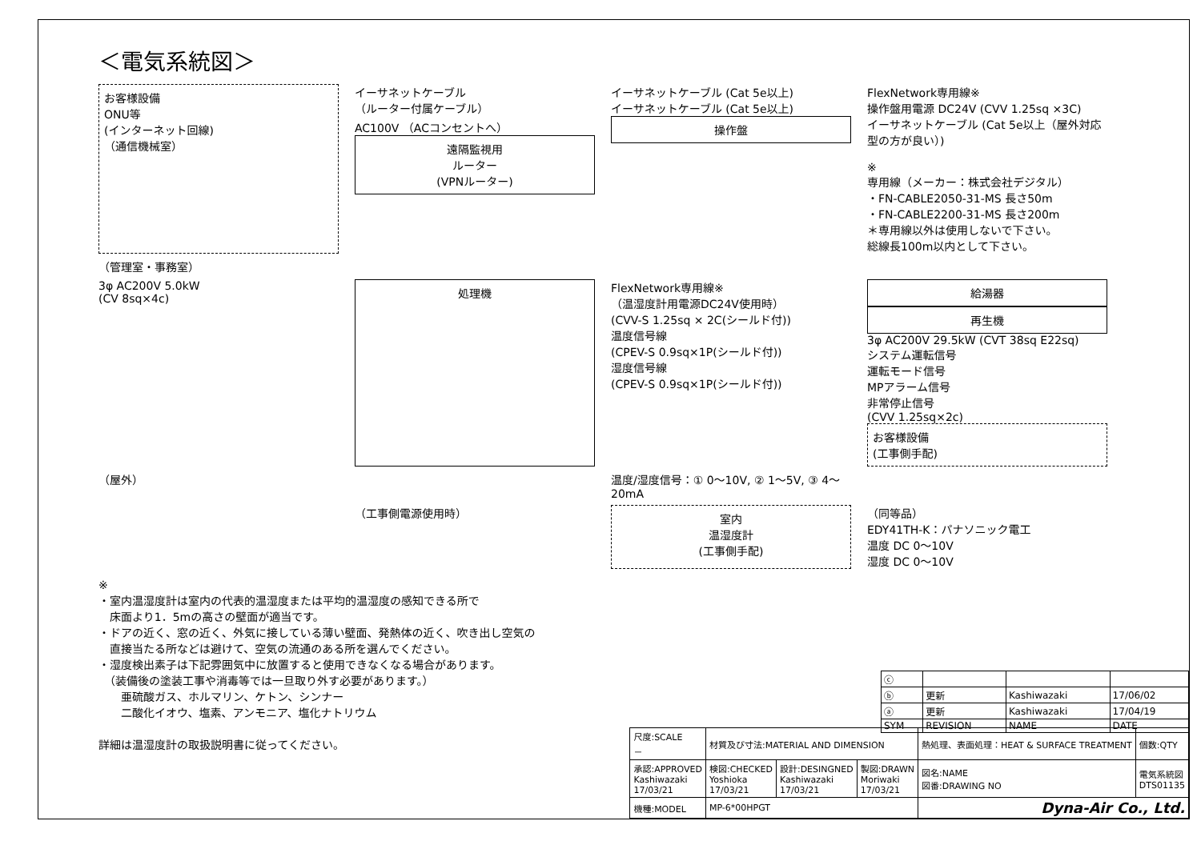＜電気系統図＞
お客様設備
ONU等
(インターネット回線)
（通信機械室）
イーサネットケーブル
（ルーター付属ケーブル）
AC100V （ACコンセントへ）
遠隔監視用
ルーター
(VPNルーター)
イーサネットケーブル (Cat 5e以上)
イーサネットケーブル (Cat 5e以上)
操作盤
FlexNetwork専用線※
操作盤用電源 DC24V (CVV 1.25sq ×3C)
イーサネットケーブル (Cat 5e以上（屋外対応型の方が良い）)
※
専用線（メーカー：株式会社デジタル）
・FN-CABLE2050-31-MS 長さ50m
・FN-CABLE2200-31-MS 長さ200m
＊専用線以外は使用しないで下さい。
総線長100m以内として下さい。
（管理室・事務室）
3φ AC200V 5.0kW
(CV 8sq×4c)
処理機
FlexNetwork専用線※
（温湿度計用電源DC24V使用時）
(CVV-S 1.25sq × 2C(シールド付))
温度信号線
(CPEV-S 0.9sq×1P(シールド付))
湿度信号線
(CPEV-S 0.9sq×1P(シールド付))
給湯器
再生機
3φ AC200V 29.5kW (CVT 38sq E22sq)
システム運転信号
運転モード信号
MPアラーム信号
非常停止信号
(CVV 1.25sq×2c)
お客様設備
(工事側手配)
（屋外）
温度/湿度信号：① 0～10V, ② 1～5V, ③ 4～20mA
（工事側電源使用時）
室内
温湿度計
(工事側手配)
（同等品）
EDY41TH-K：パナソニック電工
温度 DC 0～10V
湿度 DC 0～10V
※
・室内温湿度計は室内の代表的温湿度または平均的温湿度の感知できる所で
　床面より1．5mの高さの壁面が適当です。
・ドアの近く、窓の近く、外気に接している薄い壁面、発熱体の近く、吹き出し空気の
　直接当たる所などは避けて、空気の流通のある所を選んでください。
・湿度検出素子は下記雰囲気中に放置すると使用できなくなる場合があります。
　（装備後の塗装工事や消毒等では一旦取り外す必要があります。）
　　亜硫酸ガス、ホルマリン、ケトン、シンナー
　　二酸化イオウ、塩素、アンモニア、塩化ナトリウム
詳細は温湿度計の取扱説明書に従ってください。
| ⓒ | | | |
| ⓑ | 更新 | Kashiwazaki | 17/06/02 |
| ⓐ | 更新 | Kashiwazaki | 17/04/19 |
| SYM | REVISION | NAME | DATE |
| 尺度:SCALE － | 材質及び寸法:MATERIAL AND DIMENSION | | | 熱処理、表面処理：HEAT & SURFACE TREATMENT | | 個数:QTY |
| 承認:APPROVED Kashiwazaki 17/03/21 | 検図:CHECKED Yoshioka 17/03/21 | 設計:DESINGNED Kashiwazaki 17/03/21 | 製図:DRAWN Moriwaki 17/03/21 | 図名:NAME 図番:DRAWING NO | 電気系統図 DTS01135 | |
| 機種:MODEL | MP-6*00HPGT | | | Dyna-Air Co., Ltd. | | |